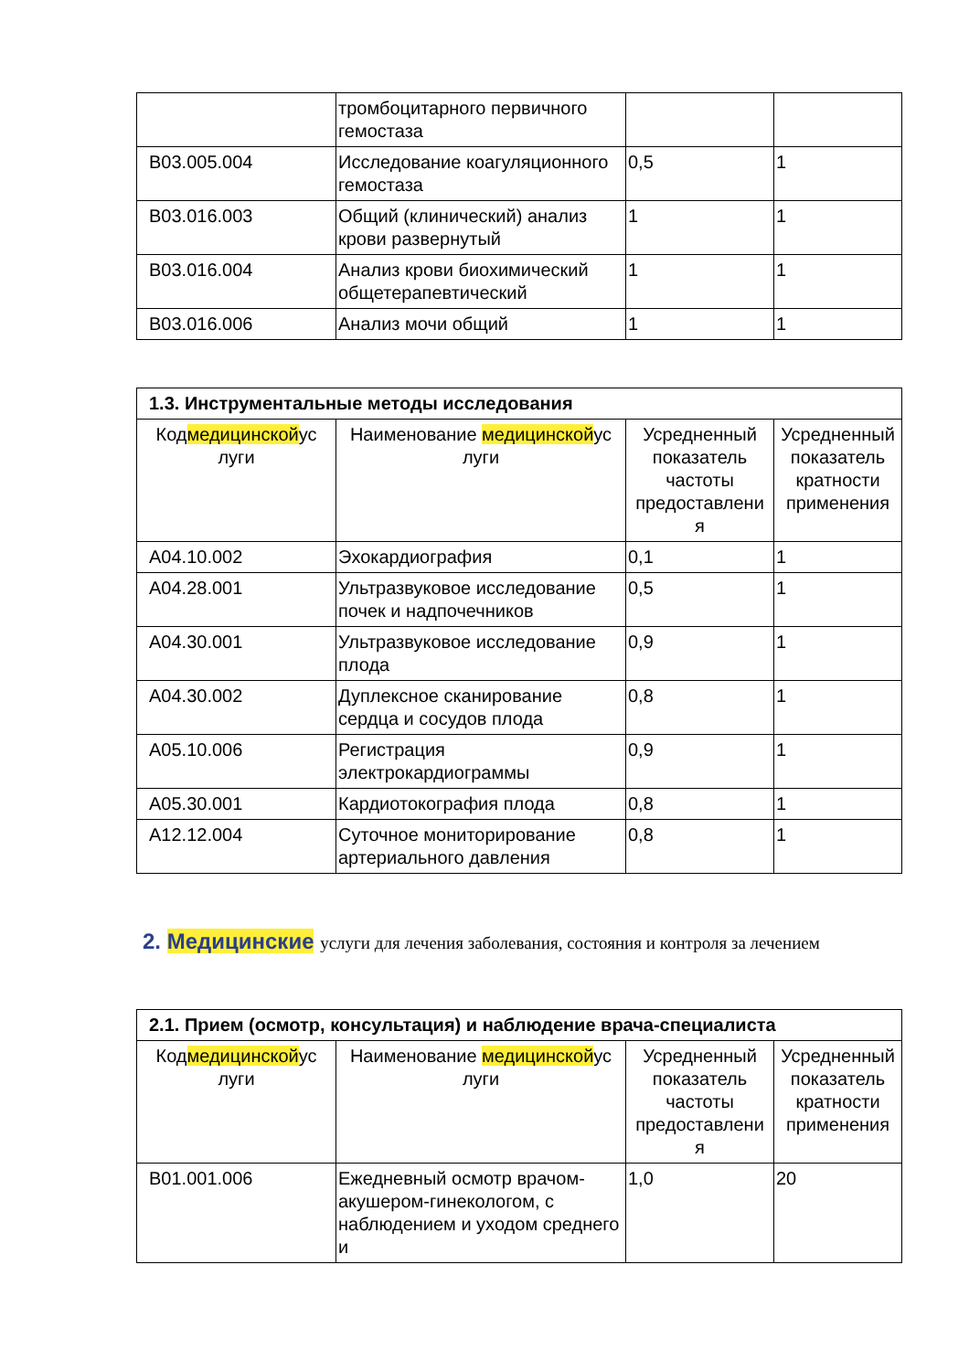| | тромбоцитарного первичного гемостаза | | |
| B03.005.004 | Исследование коагуляционного гемостаза | 0,5 | 1 |
| B03.016.003 | Общий (клинический) анализ крови развернутый | 1 | 1 |
| B03.016.004 | Анализ крови биохимический общетерапевтический | 1 | 1 |
| B03.016.006 | Анализ мочи общий | 1 | 1 |
| 1.3. Инструментальные методы исследования | | | |
| --- | --- | --- | --- |
| Код медицинской ус луги | Наименование медицинской ус луги | Усредненный показатель частоты предоставлени я | Усредненный показатель кратности применения |
| A04.10.002 | Эхокардиография | 0,1 | 1 |
| A04.28.001 | Ультразвуковое исследование почек и надпочечников | 0,5 | 1 |
| A04.30.001 | Ультразвуковое исследование плода | 0,9 | 1 |
| A04.30.002 | Дуплексное сканирование сердца и сосудов плода | 0,8 | 1 |
| A05.10.006 | Регистрация электрокардиограммы | 0,9 | 1 |
| A05.30.001 | Кардиотокография плода | 0,8 | 1 |
| A12.12.004 | Суточное мониторирование артериального давления | 0,8 | 1 |
2. Медицинские услуги для лечения заболевания, состояния и контроля за лечением
| 2.1. Прием (осмотр, консультация) и наблюдение врача-специалиста | | | |
| --- | --- | --- | --- |
| Код медицинской ус луги | Наименование медицинской ус луги | Усредненный показатель частоты предоставлени я | Усредненный показатель кратности применения |
| B01.001.006 | Ежедневный осмотр врачом-акушером-гинекологом, с наблюдением и уходом среднего и | 1,0 | 20 |